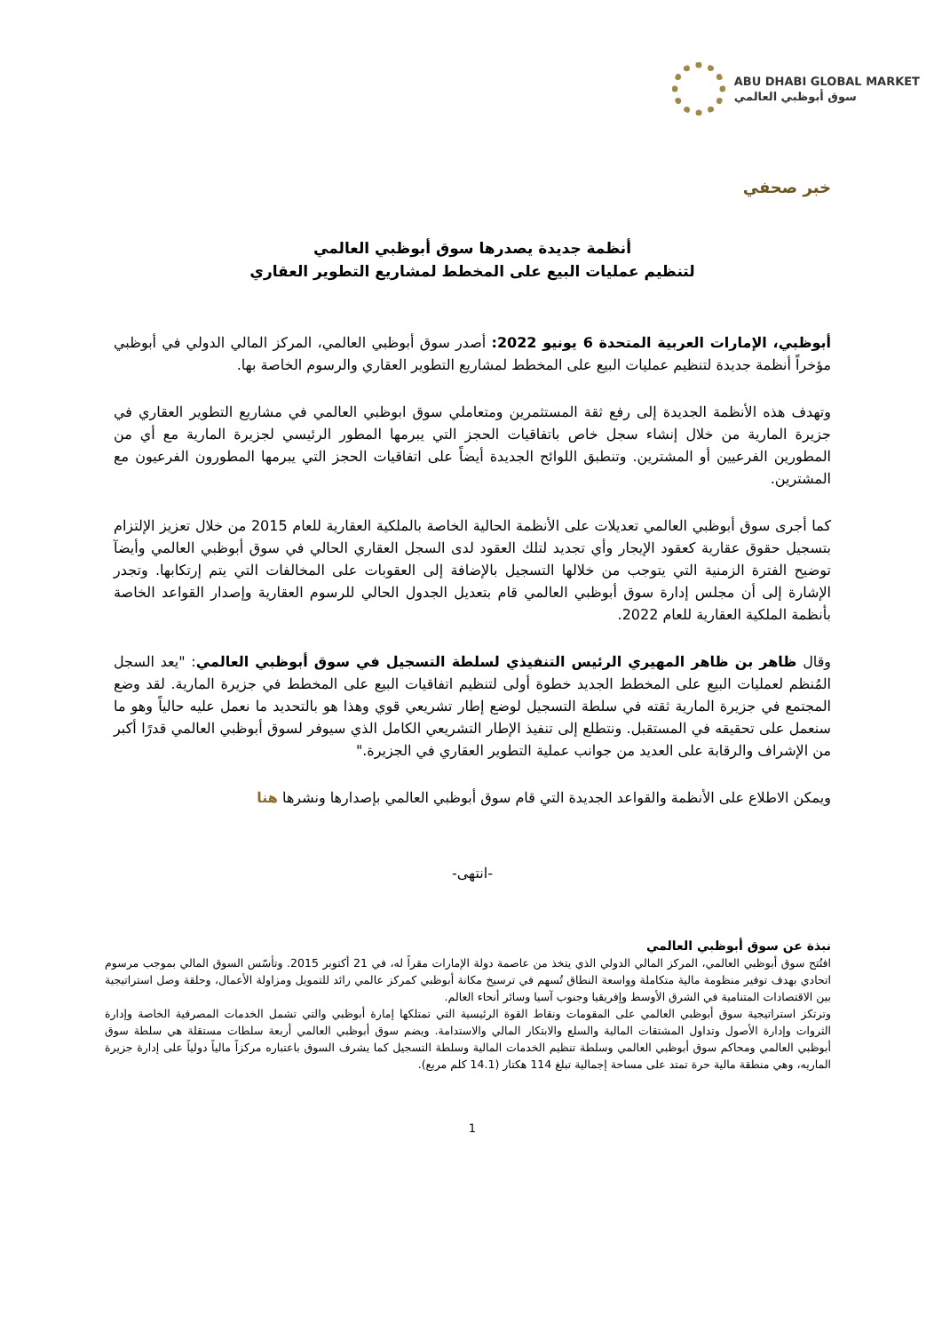ABU DHABI GLOBAL MARKET
سوق أبوظبي العالمي
خبر صحفي
أنظمة جديدة يصدرها سوق أبوظبي العالمي
لتنظيم عمليات البيع على المخطط لمشاريع التطوير العقاري
أبوظبي، الإمارات العربية المتحدة 6 يونيو 2022: أصدر سوق أبوظبي العالمي، المركز المالي الدولي في أبوظبي مؤخراً أنظمة جديدة لتنظيم عمليات البيع على المخطط لمشاريع التطوير العقاري والرسوم الخاصة بها.
وتهدف هذه الأنظمة الجديدة إلى رفع ثقة المستثمرين ومتعاملي سوق ابوظبي العالمي في مشاريع التطوير العقاري في جزيرة المارية من خلال إنشاء سجل خاص باتفاقيات الحجز التي يبرمها المطور الرئيسي لجزيرة المارية مع أي من المطورين الفرعيين أو المشترين. وتنطبق اللوائح الجديدة أيضاً على اتفاقيات الحجز التي يبرمها المطورون الفرعيون مع المشترين.
كما أجرى سوق أبوظبي العالمي تعديلات على الأنظمة الحالية الخاصة بالملكية العقارية للعام 2015 من خلال تعزيز الإلتزام بتسجيل حقوق عقارية كعقود الإيجار وأي تجديد لتلك العقود لدى السجل العقاري الحالي في سوق أبوظبي العالمي وأيضآ توضيح الفترة الزمنية التي يتوجب من خلالها التسجيل بالإضافة إلى العقوبات على المخالفات التي يتم إرتكابها. وتجدر الإشارة إلى أن مجلس إدارة سوق أبوظبي العالمي قام بتعديل الجدول الحالي للرسوم العقارية وإصدار القواعد الخاصة بأنظمة الملكية العقارية للعام 2022.
وقال ظاهر بن ظاهر المهيري الرئيس التنفيذي لسلطة التسجيل في سوق أبوظبي العالمي: "يعد السجل المُنظم لعمليات البيع على المخطط الجديد خطوة أولى لتنظيم اتفاقيات البيع على المخطط في جزيرة المارية. لقد وضع المجتمع في جزيرة المارية ثقته في سلطة التسجيل لوضع إطار تشريعي قوي وهذا هو بالتحديد ما نعمل عليه حالياً وهو ما سنعمل على تحقيقه في المستقبل. ونتطلع إلى تنفيذ الإطار التشريعي الكامل الذي سيوفر لسوق أبوظبي العالمي قدرًا أكبر من الإشراف والرقابة على العديد من جوانب عملية التطوير العقاري في الجزيرة."
ويمكن الاطلاع على الأنظمة والقواعد الجديدة التي قام سوق أبوظبي العالمي بإصدارها ونشرها هنا
-انتهى-
نبذة عن سوق أبوظبي العالمي
افتُتح سوق أبوظبي العالمي، المركز المالي الدولي الذي يتخذ من عاصمة دولة الإمارات مقراً له، في 21 أكتوبر 2015. وتأسّس السوق المالي بموجب مرسوم اتحادي بهدف توفير منظومة مالية متكاملة وواسعة النطاق تُسهم في ترسيخ مكانة أبوظبي كمركز عالمي رائد للتمويل ومزاولة الأعمال، وحلقة وصل استراتيجية بين الاقتصادات المتنامية في الشرق الأوسط وإفريقيا وجنوب آسيا وسائر أنحاء العالم.
وترتكز استراتيجية سوق أبوظبي العالمي على المقومات ونقاط القوة الرئيسية التي تمتلكها إمارة أبوظبي والتي تشمل الخدمات المصرفية الخاصة وإدارة الثروات وإدارة الأصول وتداول المشتقات المالية والسلع والابتكار المالي والاستدامة. ويضم سوق أبوظبي العالمي أربعة سلطات مستقلة هي سلطة سوق أبوظبي العالمي ومحاكم سوق أبوظبي العالمي وسلطة تنظيم الخدمات المالية وسلطة التسجيل كما يشرف السوق باعتباره مركزاً مالياً دولياً على إدارة جزيرة الماريه، وهي منطقة مالية حرة تمتد على مساحة إجمالية تبلغ 114 هكتار (14.1 كلم مربع).
1